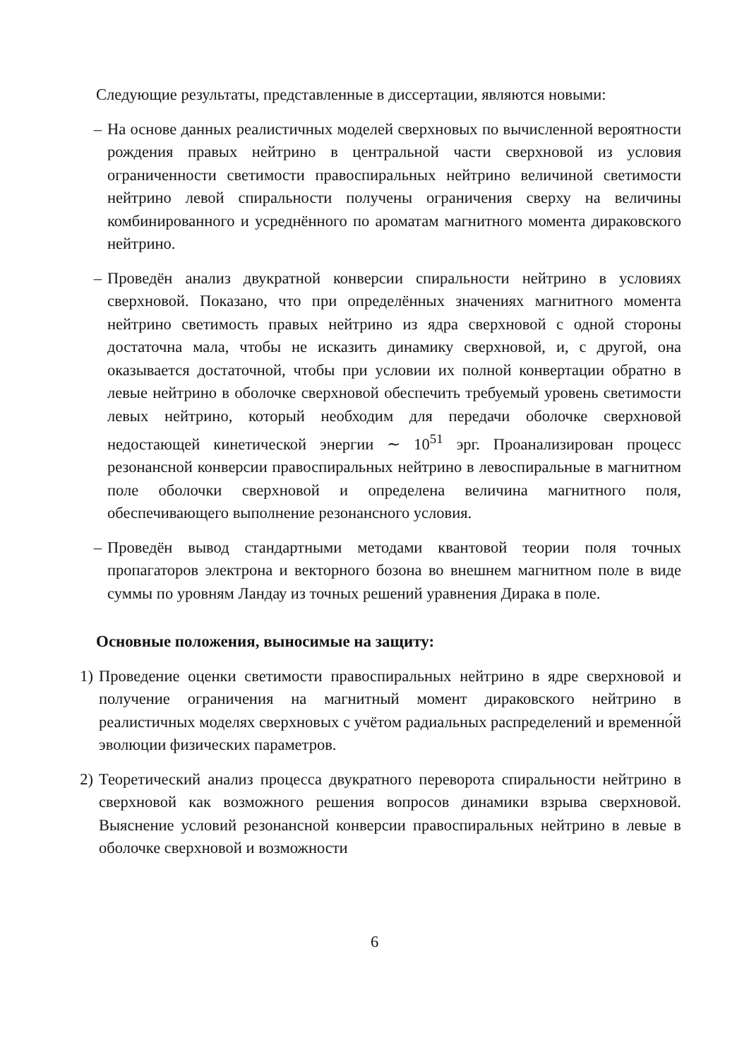Следующие результаты, представленные в диссертации, являются новыми:
– На основе данных реалистичных моделей сверхновых по вычисленной вероятности рождения правых нейтрино в центральной части сверхновой из условия ограниченности светимости правоспиральных нейтрино величиной светимости нейтрино левой спиральности получены ограничения сверху на величины комбинированного и усреднённого по ароматам магнитного момента дираковского нейтрино.
– Проведён анализ двукратной конверсии спиральности нейтрино в условиях сверхновой. Показано, что при определённых значениях магнитного момента нейтрино светимость правых нейтрино из ядра сверхновой с одной стороны достаточна мала, чтобы не исказить динамику сверхновой, и, с другой, она оказывается достаточной, чтобы при условии их полной конвертации обратно в левые нейтрино в оболочке сверхновой обеспечить требуемый уровень светимости левых нейтрино, который необходим для передачи оболочке сверхновой недостающей кинетической энергии ∼ 10<sup>51</sup> эрг. Проанализирован процесс резонансной конверсии правоспиральных нейтрино в левоспиральные в магнитном поле оболочки сверхновой и определена величина магнитного поля, обеспечивающего выполнение резонансного условия.
– Проведён вывод стандартными методами квантовой теории поля точных пропагаторов электрона и векторного бозона во внешнем магнитном поле в виде суммы по уровням Ландау из точных решений уравнения Дирака в поле.
Основные положения, выносимые на защиту:
1) Проведение оценки светимости правоспиральных нейтрино в ядре сверхновой и получение ограничения на магнитный момент дираковского нейтрино в реалистичных моделях сверхновых с учётом радиальных распределений и временно́й эволюции физических параметров.
2) Теоретический анализ процесса двукратного переворота спиральности нейтрино в сверхновой как возможного решения вопросов динамики взрыва сверхновой. Выяснение условий резонансной конверсии правоспиральных нейтрино в левые в оболочке сверхновой и возможности
6